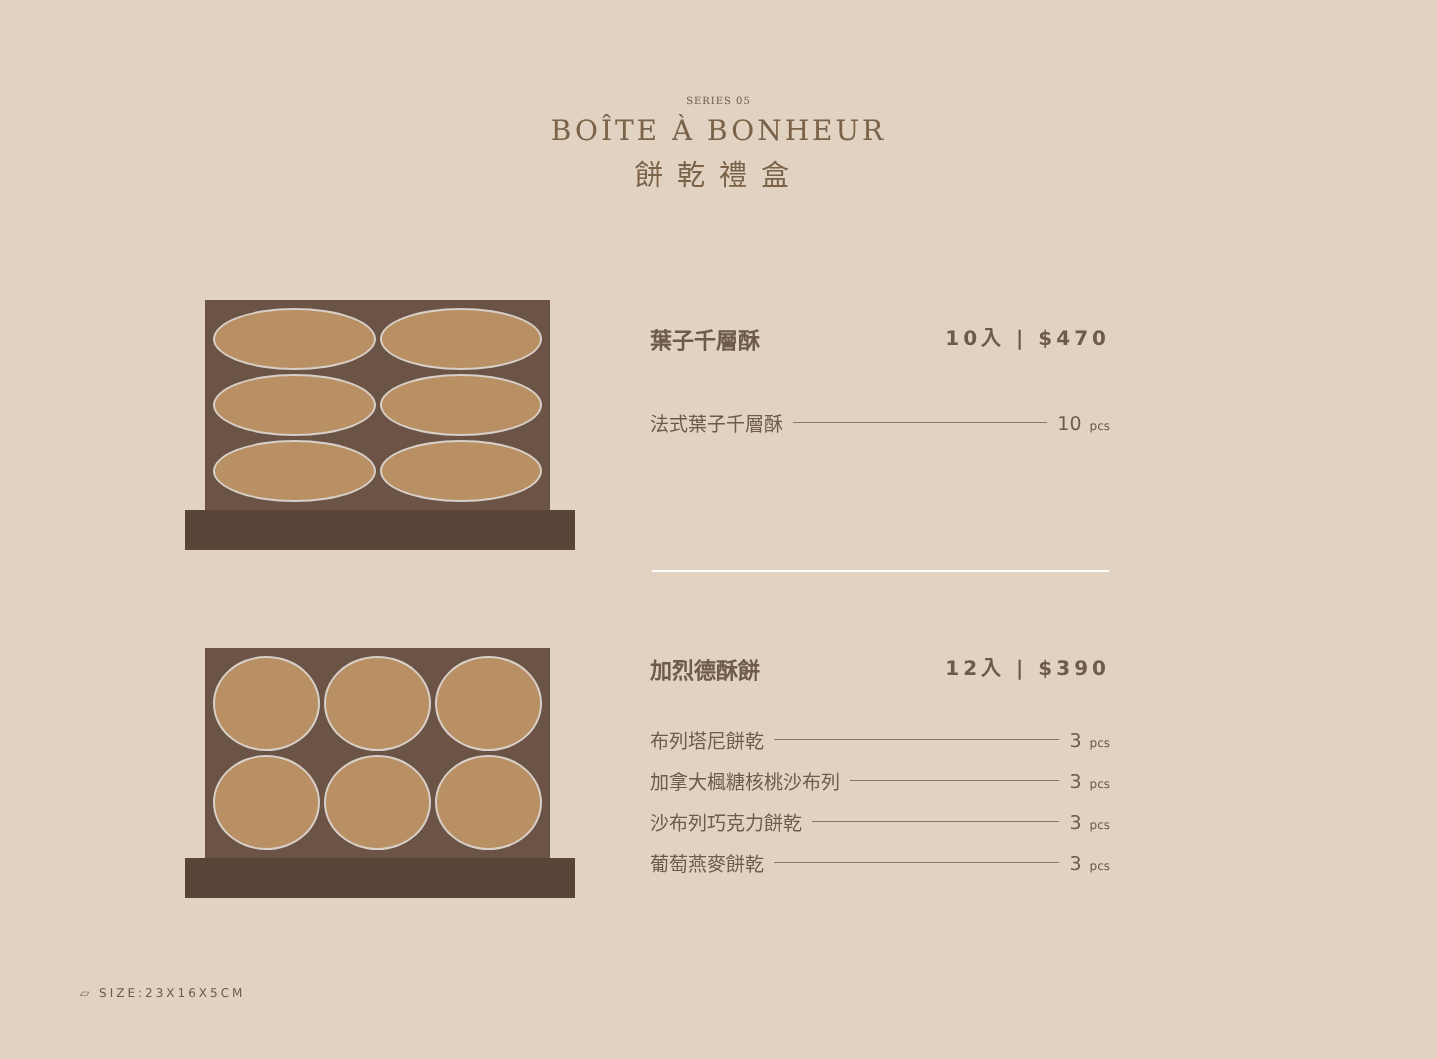SERIES 05
BOÎTE À BONHEUR
餅乾禮盒
葉子千層酥 10入 | $470
法式葉子千層酥 10 pcs
加烈德酥餅 12入 | $390
布列塔尼餅乾 3 pcs
加拿大楓糖核桃沙布列 3 pcs
沙布列巧克力餅乾 3 pcs
葡萄燕麥餅乾 3 pcs
▱ SIZE:23X16X5CM